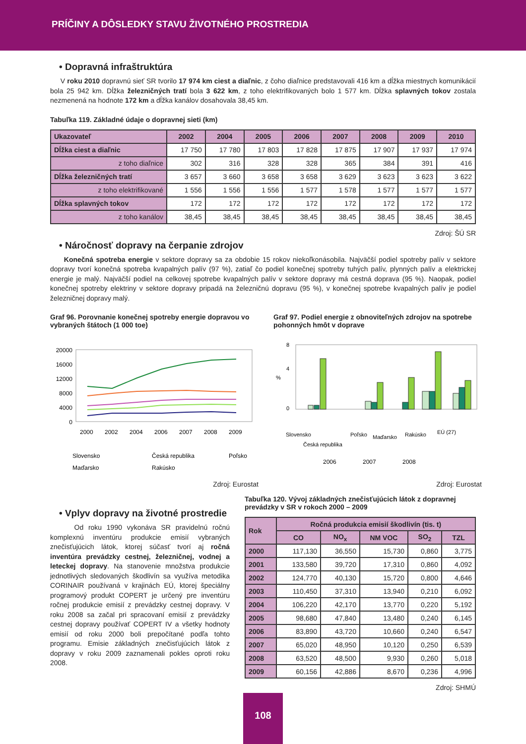PRÍČINY A DÔSLEDKY STAVU ŽIVOTNÉHO PROSTREDIA
• Dopravná infraštruktúra
V roku 2010 dopravnú sieť SR tvorilo 17 974 km ciest a diaľnic, z čoho diaľnice predstavovali 416 km a dĺžka miestnych komunikácií bola 25 942 km. Dĺžka železničných tratí bola 3 622 km, z toho elektrifikovaných bolo 1 577 km. Dĺžka splavných tokov zostala nezmenená na hodnote 172 km a dĺžka kanálov dosahovala 38,45 km.
Tabuľka 119. Základné údaje o dopravnej sieti (km)
| Ukazovateľ | 2002 | 2004 | 2005 | 2006 | 2007 | 2008 | 2009 | 2010 |
| --- | --- | --- | --- | --- | --- | --- | --- | --- |
| Dĺžka ciest a diaľnic | 17 750 | 17 780 | 17 803 | 17 828 | 17 875 | 17 907 | 17 937 | 17 974 |
| z toho diaľnice | 302 | 316 | 328 | 328 | 365 | 384 | 391 | 416 |
| Dĺžka železničných tratí | 3 657 | 3 660 | 3 658 | 3 658 | 3 629 | 3 623 | 3 623 | 3 622 |
| z toho elektrifikované | 1 556 | 1 556 | 1 556 | 1 577 | 1 578 | 1 577 | 1 577 | 1 577 |
| Dĺžka splavných tokov | 172 | 172 | 172 | 172 | 172 | 172 | 172 | 172 |
| z toho kanálov | 38,45 | 38,45 | 38,45 | 38,45 | 38,45 | 38,45 | 38,45 | 38,45 |
Zdroj: ŠÚ SR
• Náročnosť dopravy na čerpanie zdrojov
Konečná spotreba energie v sektore dopravy sa za obdobie 15 rokov niekoľkonásobila. Najväčší podiel spotreby palív v sektore dopravy tvorí konečná spotreba kvapalných palív (97 %), zatiaľ čo podiel konečnej spotreby tuhých palív, plynných palív a elektrickej energie je malý. Najväčší podiel na celkovej spotrebe kvapalných palív v sektore dopravy má cestná doprava (95 %). Naopak, podiel konečnej spotreby elektriny v sektore dopravy pripadá na železničnú dopravu (95 %), v konečnej spotrebe kvapalných palív je podiel železničnej dopravy malý.
Graf 96. Porovnanie konečnej spotreby energie dopravou vo vybraných štátoch (1 000 toe)
20000
16000
12000
8000
4000
0
2000
2002
2004
2006
2007
2008
2009
Slovensko
Česká republika
Poľsko
Maďarsko
Rakúsko
Zdroj: Eurostat
Graf 97. Podiel energie z obnoviteľných zdrojov na spotrebe pohonných hmôt v doprave
8
4
0
%
Slovensko
Česká republika
Poľsko
Maďarsko
Rakúsko
EÚ (27)
2006
2007
2008
Zdroj: Eurostat
• Vplyv dopravy na životné prostredie
Od roku 1990 vykonáva SR pravidelnú ročnú komplexnú inventúru produkcie emisií vybraných znečisťujúcich látok, ktorej súčasť tvorí aj ročná inventúra prevádzky cestnej, železničnej, vodnej a leteckej dopravy. Na stanovenie množstva produkcie jednotlivých sledovaných škodlivín sa využíva metodika CORINAIR používaná v krajinách EÚ, ktorej špeciálny programový produkt COPERT je určený pre inventúru ročnej produkcie emisií z prevádzky cestnej dopravy. V roku 2008 sa začal pri spracovaní emisií z prevádzky cestnej dopravy používať COPERT IV a všetky hodnoty emisií od roku 2000 boli prepočítané podľa tohto programu. Emisie základných znečisťujúcich látok z dopravy v roku 2009 zaznamenali pokles oproti roku 2008.
Tabuľka 120. Vývoj základných znečisťujúcich látok z dopravnej prevádzky v SR v rokoch 2000 – 2009
| Rok | Ročná produkcia emisií škodlivín (tis. t) | | | | |
| --- | --- | --- | --- | --- | --- |
| | CO | NO<sub>x</sub> | NM VOC | SO<sub>2</sub> | TZL |
| 2000 | 117,130 | 36,550 | 15,730 | 0,860 | 3,775 |
| 2001 | 133,580 | 39,720 | 17,310 | 0,860 | 4,092 |
| 2002 | 124,770 | 40,130 | 15,720 | 0,800 | 4,646 |
| 2003 | 110,450 | 37,310 | 13,940 | 0,210 | 6,092 |
| 2004 | 106,220 | 42,170 | 13,770 | 0,220 | 5,192 |
| 2005 | 98,680 | 47,840 | 13,480 | 0,240 | 6,145 |
| 2006 | 83,890 | 43,720 | 10,660 | 0,240 | 6,547 |
| 2007 | 65,020 | 48,950 | 10,120 | 0,250 | 6,539 |
| 2008 | 63,520 | 48,500 | 9,930 | 0,260 | 5,018 |
| 2009 | 60,156 | 42,886 | 8,670 | 0,236 | 4,996 |
Zdroj: SHMÚ
108